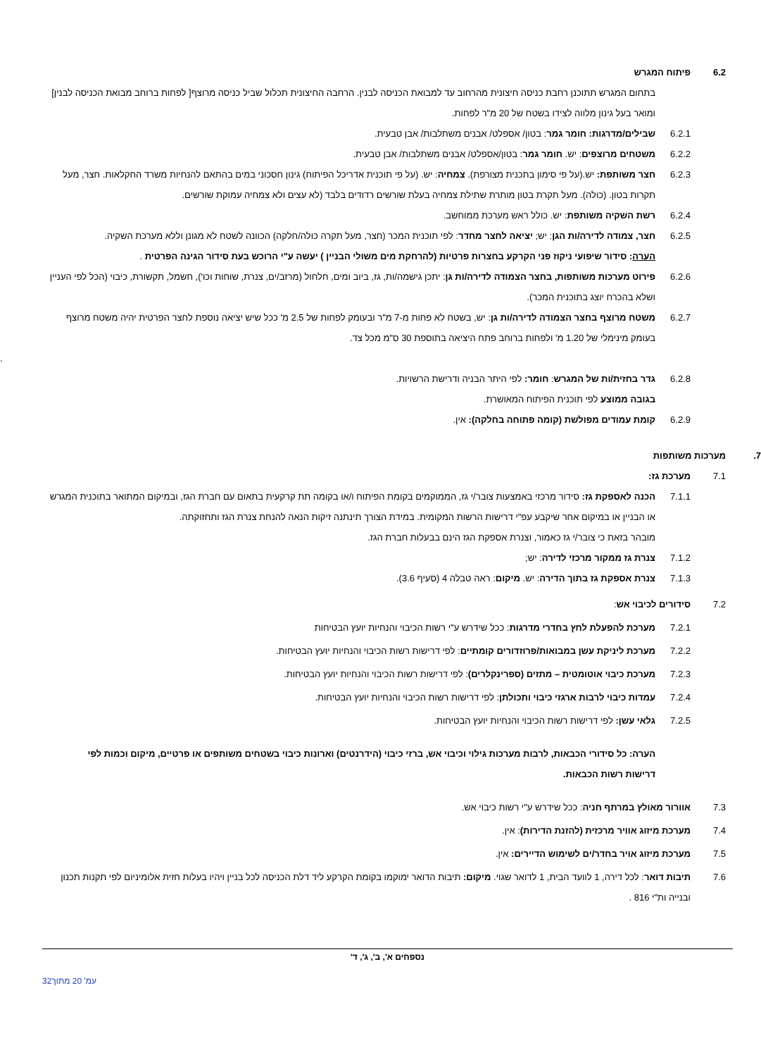6.2 פיתוח המגרש
בתחום המגרש תתוכנן רחבת כניסה חיצונית מהרחוב עד למבואת הכניסה לבנין. הרחבה החיצונית תכלול שביל כניסה מרוצף[ לפחות ברוחב מבואת הכניסה לבנין] ומואר בעל גינון מלווה לצידו בשטח של 20 מ"ר לפחות.
6.2.1 שבילים/מדרגות: חומר גמר: בטון/ אספלט/ אבנים משתלבות/ אבן טבעית.
6.2.2 משטחים מרוצפים: יש. חומר גמר: בטון/אספלט/ אבנים משתלבות/ אבן טבעית.
6.2.3 חצר משותפת: יש.(על פי סימון בתכנית מצורפת). צמחיה: יש. (על פי תוכנית אדריכל הפיתוח) גינון חסכוני במים בהתאם להנחיות משרד החקלאות. חצר, מעל תקרות בטון. (כולה). מעל תקרת בטון מותרת שתילת צמחיה בעלת שורשים רדודים בלבד (לא עצים ולא צמחיה עמוקת שורשים.
6.2.4 רשת השקיה משותפת: יש. כולל ראש מערכת ממוחשב.
6.2.5 חצר, צמודה לדירה/ות הגן: יש; יציאה לחצר מחדר: לפי תוכנית המכר (חצר, מעל תקרה כולה/חלקה) הכוונה לשטח לא מגונן וללא מערכת השקיה.
הערה: סידור שיפועי ניקוז פני הקרקע בחצרות פרטיות (להרחקת מים משולי הבניין ) יעשה ע"י הרוכש בעת סידור הגינה הפרטית .
6.2.6 פירוט מערכות משותפות, בחצר הצמודה לדירה/ות גן: יתכן גישמה/ות, גז, ביוב ומים, חלחול (מרזב/ים, צנרת, שוחות וכו'), חשמל, תקשורת, כיבוי (הכל לפי העניין ושלא בהכרח יוצג בתוכנית המכר).
6.2.7 משטח מרוצף בחצר הצמודה לדירה/ות גן: יש, בשטח לא פחות מ-7 מ"ר ובעומק לפחות של 2.5 מ' ככל שיש יציאה נוספת לחצר הפרטית יהיה משטח מרוצף בעומק מינימלי של 1.20 מ' ולפחות ברוחב פתח היציאה בתוספת 30 ס"מ מכל צד.
.
6.2.8 גדר בחזית/ות של המגרש: חומר: לפי היתר הבניה ודרישת הרשויות.
בגובה ממוצע לפי תוכנית הפיתוח המאושרת.
6.2.9 קומת עמודים מפולשת (קומה פתוחה בחלקה): אין.
7. מערכות משותפות
7.1 מערכת גז:
7.1.1 הכנה לאספקת גז: סידור מרכזי באמצעות צובר/י גז, הממוקמים בקומת הפיתוח ו/או בקומה תת קרקעית בתאום עם חברת הגז, ובמיקום המתואר בתוכנית המגרש או הבניין או במיקום אחר שיקבע עפ"י דרישות הרשות המקומית. במידת הצורך תינתנה זיקות הנאה להנחת צנרת הגז ותחזוקתה.
מובהר בזאת כי צובר/י גז כאמור, וצנרת אספקת הגז הינם בבעלות חברת הגז.
7.1.2 צנרת גז ממקור מרכזי לדירה: יש;
7.1.3 צנרת אספקת גז בתוך הדירה: יש. מיקום: ראה טבלה 4 (סעיף 3.6).
7.2 סידורים לכיבוי אש:
7.2.1 מערכת להפעלת לחץ בחדרי מדרגות: ככל שידרש ע"י רשות הכיבוי והנחיות יועץ הבטיחות
7.2.2 מערכת ליניקת עשן במבואות/פרוזדורים קומתיים: לפי דרישות רשות הכיבוי והנחיות יועץ הבטיחות.
7.2.3 מערכת כיבוי אוטומטית – מתזים (ספרינקלרים): לפי דרישות רשות הכיבוי והנחיות יועץ הבטיחות.
7.2.4 עמדות כיבוי לרבות ארגזי כיבוי ותכולתן: לפי דרישות רשות הכיבוי והנחיות יועץ הבטיחות.
7.2.5 גלאי עשן: לפי דרישות רשות הכיבוי והנחיות יועץ הבטיחות.
הערה: כל סידורי הכבאות, לרבות מערכות גילוי וכיבוי אש, ברזי כיבוי (הידרנטים) וארונות כיבוי בשטחים משותפים או פרטיים, מיקום וכמות לפי דרישות רשות הכבאות.
7.3 אוורור מאולץ במרתף חניה: ככל שידרש ע"י רשות כיבוי אש.
7.4 מערכת מיזוג אוויר מרכזית (להזנת הדירות): אין.
7.5 מערכת מיזוג אויר בחדר/ים לשימוש הדיירים: אין.
7.6 תיבות דואר: לכל דירה, 1 לוועד הבית, 1 לדואר שגוי. מיקום: תיבות הדואר ימוקמו בקומת הקרקע ליד דלת הכניסה לכל בניין ויהיו בעלות חזית אלומיניום לפי תקנות תכנון ובנייה ות"י 816 .
נספחים א', ב', ג', ד'
עמ' 20 מתוך32